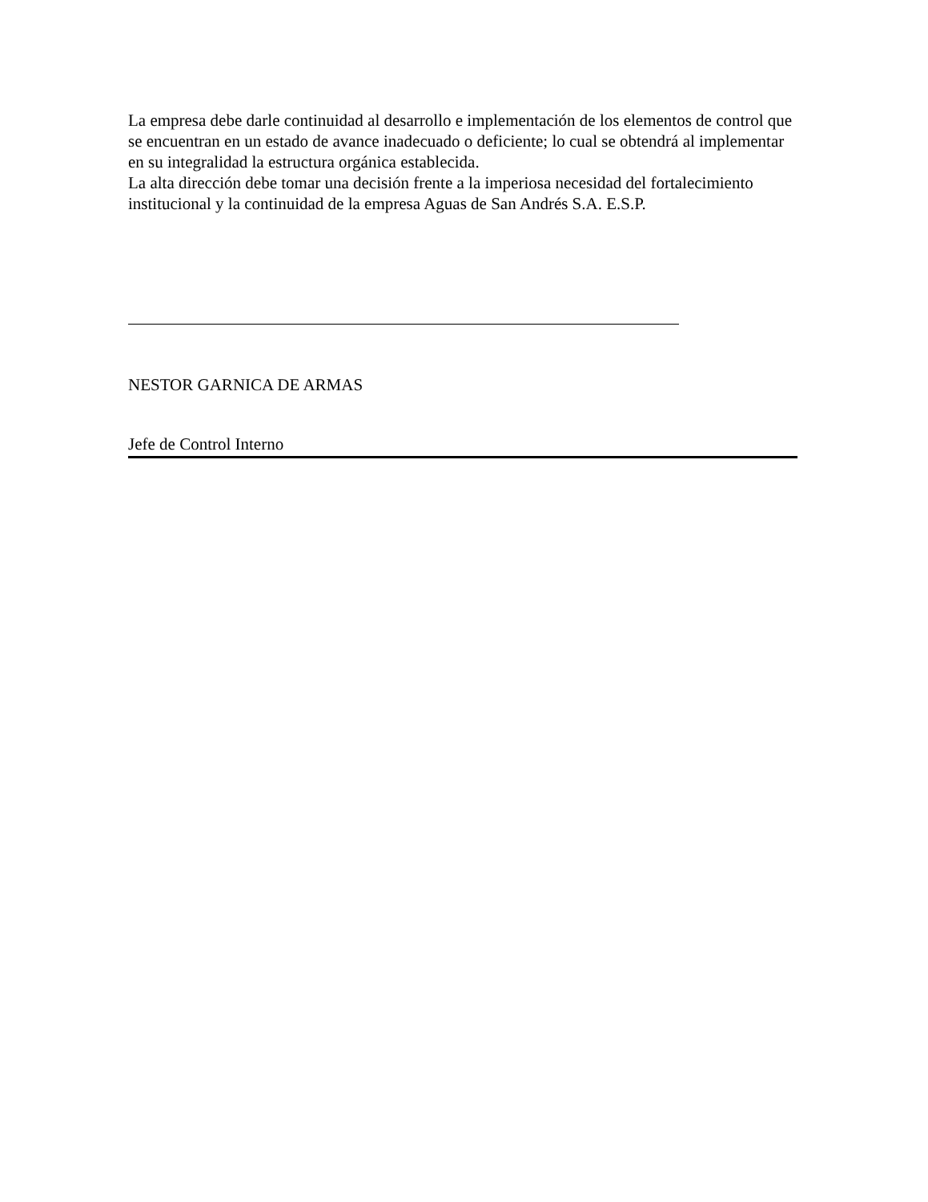La empresa debe darle continuidad al desarrollo e implementación de los elementos de control que se encuentran en un estado de avance inadecuado o deficiente; lo cual se obtendrá al implementar en su integralidad la estructura orgánica establecida.
La alta dirección debe tomar una decisión frente a la imperiosa necesidad del fortalecimiento institucional y la continuidad de la empresa Aguas de San Andrés S.A. E.S.P.
NESTOR GARNICA DE ARMAS
Jefe de Control Interno